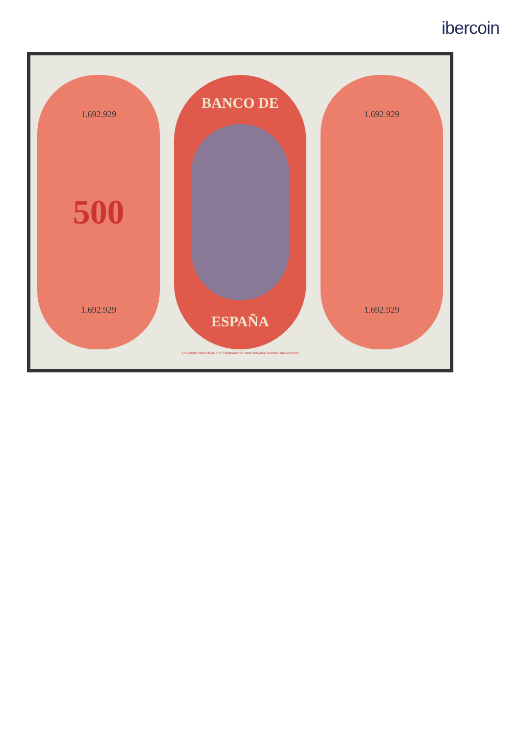ibercoin
1.692.929
500
1.692.929
BANCO DE
ESPAÑA
1.692.929
1.692.929
BRADBURY WILKINSON Y Cº GRABADORES, NEW MALDEN, SURREY, INGLATERRA